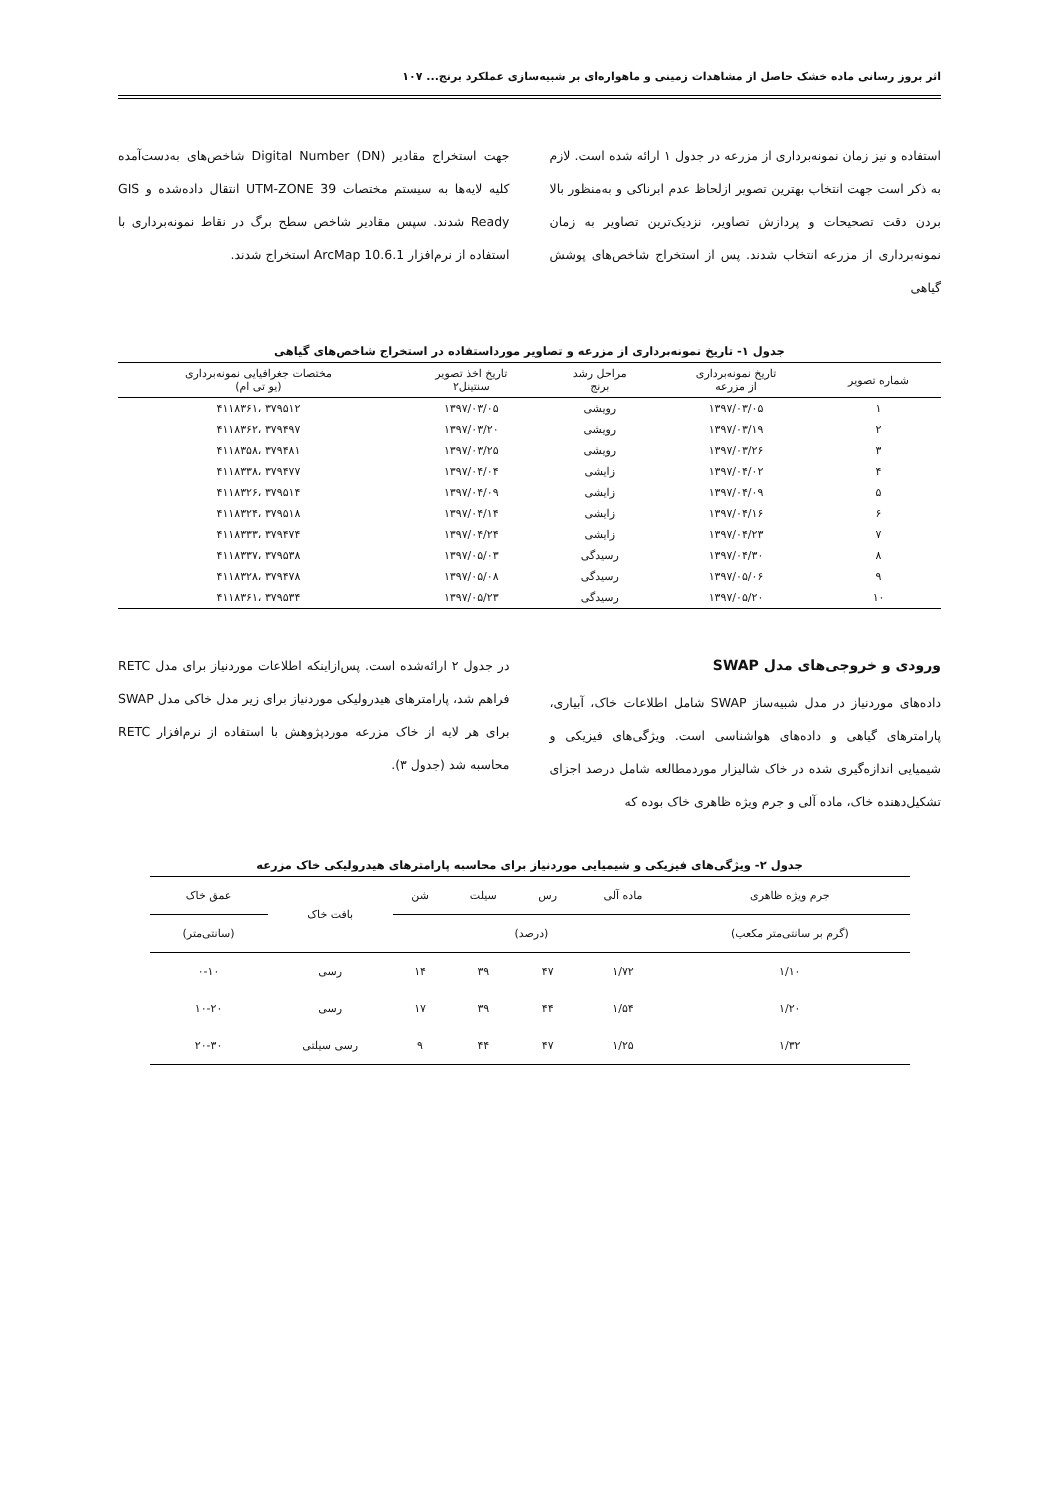اثر بروز رسانی ماده خشک حاصل از مشاهدات زمینی و ماهواره‌ای بر شبیه‌سازی عملکرد برنج... ۱۰۷
استفاده و نیز زمان نمونه‌برداری از مزرعه در جدول ۱ ارائه شده است. لازم به ذکر است جهت انتخاب بهترین تصویر ازلحاظ عدم ابرناکی و به‌منظور بالا بردن دقت تصحیحات و پردازش تصاویر، نزدیک‌ترین تصاویر به زمان نمونه‌برداری از مزرعه انتخاب شدند. پس از استخراج شاخص‌های پوشش گیاهی
جهت استخراج مقادیر Digital Number (DN) شاخص‌های به‌دست‌آمده کلیه لایه‌ها به سیستم مختصات UTM-ZONE 39 انتقال داده‌شده و GIS Ready شدند. سپس مقادیر شاخص سطح برگ در نقاط نمونه‌برداری با استفاده از نرم‌افزار ArcMap 10.6.1 استخراج شدند.
جدول ۱- تاریخ نمونه‌برداری از مزرعه و تصاویر مورداستفاده در استخراج شاخص‌های گیاهی
| شماره تصویر | تاریخ نمونه‌برداری از مزرعه | مراحل رشد برنج | تاریخ اخذ تصویر سنتینل۲ | مختصات جغرافیایی نمونه‌برداری (یو تی ام) |
| --- | --- | --- | --- | --- |
| ۱ | ۱۳۹۷/۰۳/۰۵ | رویشی | ۱۳۹۷/۰۳/۰۵ | ۳۷۹۵۱۲ ،۴۱۱۸۳۶۱ |
| ۲ | ۱۳۹۷/۰۳/۱۹ | رویشی | ۱۳۹۷/۰۳/۲۰ | ۳۷۹۴۹۷ ،۴۱۱۸۳۶۲ |
| ۳ | ۱۳۹۷/۰۳/۲۶ | رویشی | ۱۳۹۷/۰۳/۲۵ | ۳۷۹۴۸۱ ،۴۱۱۸۳۵۸ |
| ۴ | ۱۳۹۷/۰۴/۰۲ | زایشی | ۱۳۹۷/۰۴/۰۴ | ۳۷۹۴۷۷ ،۴۱۱۸۳۳۸ |
| ۵ | ۱۳۹۷/۰۴/۰۹ | زایشی | ۱۳۹۷/۰۴/۰۹ | ۳۷۹۵۱۴ ،۴۱۱۸۳۲۶ |
| ۶ | ۱۳۹۷/۰۴/۱۶ | زایشی | ۱۳۹۷/۰۴/۱۴ | ۳۷۹۵۱۸ ،۴۱۱۸۳۲۴ |
| ۷ | ۱۳۹۷/۰۴/۲۳ | زایشی | ۱۳۹۷/۰۴/۲۴ | ۳۷۹۴۷۴ ،۴۱۱۸۳۳۳ |
| ۸ | ۱۳۹۷/۰۴/۳۰ | رسیدگی | ۱۳۹۷/۰۵/۰۳ | ۳۷۹۵۳۸ ،۴۱۱۸۳۳۷ |
| ۹ | ۱۳۹۷/۰۵/۰۶ | رسیدگی | ۱۳۹۷/۰۵/۰۸ | ۳۷۹۴۷۸ ،۴۱۱۸۳۲۸ |
| ۱۰ | ۱۳۹۷/۰۵/۲۰ | رسیدگی | ۱۳۹۷/۰۵/۲۳ | ۳۷۹۵۳۴ ،۴۱۱۸۳۶۱ |
ورودی و خروجی‌های مدل SWAP
داده‌های موردنیاز در مدل شبیه‌ساز SWAP شامل اطلاعات خاک، آبیاری، پارامترهای گیاهی و داده‌های هواشناسی است. ویژگی‌های فیزیکی و شیمیایی اندازه‌گیری شده در خاک شالیزار موردمطالعه شامل درصد اجزای تشکیل‌دهنده خاک، ماده آلی و جرم ویژه ظاهری خاک بوده که
در جدول ۲ ارائه‌شده است. پس‌ازاینکه اطلاعات موردنیاز برای مدل RETC فراهم شد، پارامترهای هیدرولیکی موردنیاز برای زیر مدل خاکی مدل SWAP برای هر لایه از خاک مزرعه موردپژوهش با استفاده از نرم‌افزار RETC محاسبه شد (جدول ۳).
جدول ۲- ویژگی‌های فیزیکی و شیمیایی موردنیاز برای محاسبه پارامترهای هیدرولیکی خاک مزرعه
| جرم ویژه ظاهری | ماده آلی | رس | سیلت | شن | بافت خاک | عمق خاک |
| --- | --- | --- | --- | --- | --- | --- |
| (گرم بر سانتی‌متر مکعب) | (درصد) | | | | | (سانتی‌متر) |
| ۱/۱۰ | ۱/۷۲ | ۴۷ | ۳۹ | ۱۴ | رسی | ۰-۱۰ |
| ۱/۲۰ | ۱/۵۴ | ۴۴ | ۳۹ | ۱۷ | رسی | ۱۰-۲۰ |
| ۱/۳۲ | ۱/۲۵ | ۴۷ | ۴۴ | ۹ | رسی سیلتی | ۲۰-۳۰ |